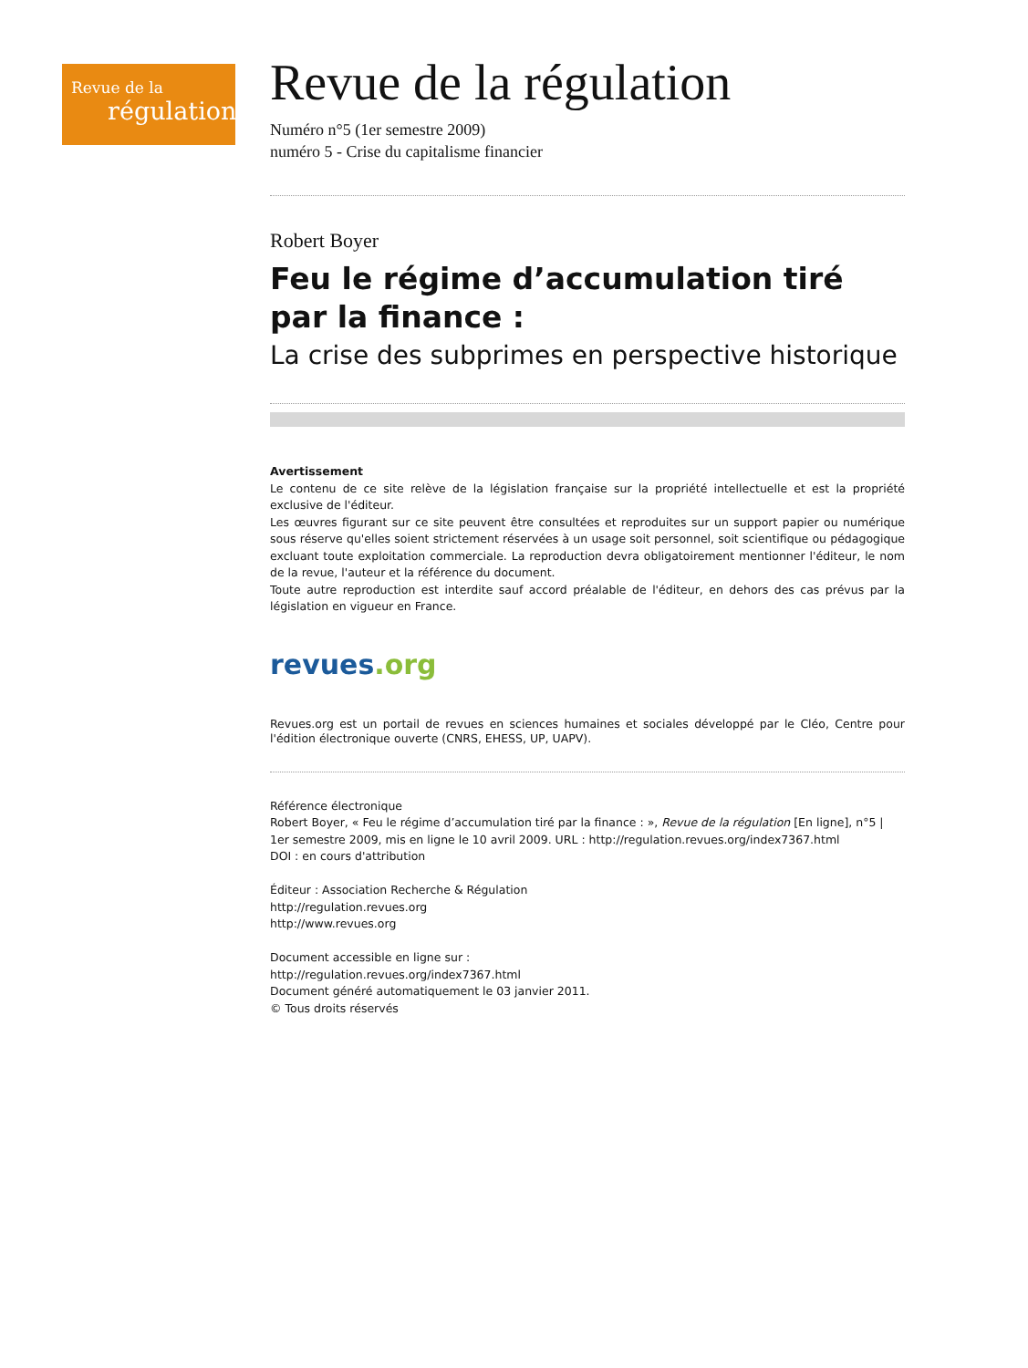Revue de la
régulation
Revue de la régulation
Numéro n°5 (1er semestre 2009)
numéro 5 - Crise du capitalisme financier
Robert Boyer
Feu le régime d’accumulation tiré par la finance :
La crise des subprimes en perspective historique
Avertissement
Le contenu de ce site relève de la législation française sur la propriété intellectuelle et est la propriété exclusive de l'éditeur.
Les œuvres figurant sur ce site peuvent être consultées et reproduites sur un support papier ou numérique sous réserve qu'elles soient strictement réservées à un usage soit personnel, soit scientifique ou pédagogique excluant toute exploitation commerciale. La reproduction devra obligatoirement mentionner l'éditeur, le nom de la revue, l'auteur et la référence du document.
Toute autre reproduction est interdite sauf accord préalable de l'éditeur, en dehors des cas prévus par la législation en vigueur en France.
revues.org
Revues.org est un portail de revues en sciences humaines et sociales développé par le Cléo, Centre pour l'édition électronique ouverte (CNRS, EHESS, UP, UAPV).
Référence électronique
Robert Boyer, « Feu le régime d’accumulation tiré par la finance : », Revue de la régulation [En ligne], n°5 | 1er semestre 2009, mis en ligne le 10 avril 2009. URL : http://regulation.revues.org/index7367.html
DOI : en cours d'attribution
Éditeur : Association Recherche & Régulation
http://regulation.revues.org
http://www.revues.org
Document accessible en ligne sur :
http://regulation.revues.org/index7367.html
Document généré automatiquement le 03 janvier 2011.
© Tous droits réservés